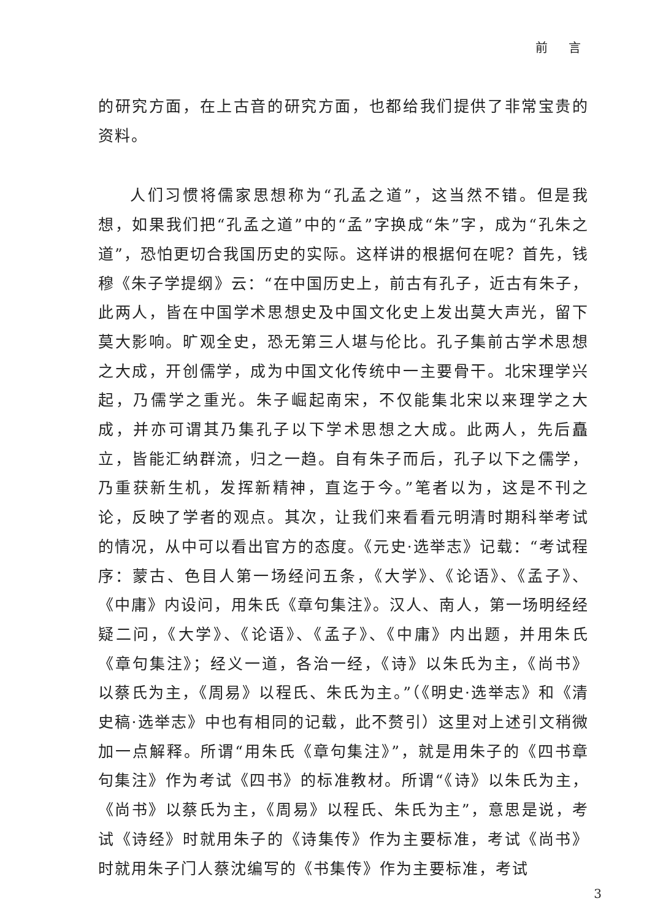前 言
的研究方面，在上古音的研究方面，也都给我们提供了非常宝贵的资料。
人们习惯将儒家思想称为“孔孟之道”，这当然不错。但是我想，如果我们把“孔孟之道”中的“孟”字换成“朱”字，成为“孔朱之道”，恐怕更切合我国历史的实际。这样讲的根据何在呢？首先，钱穆《朱子学提纲》云：“在中国历史上，前古有孔子，近古有朱子，此两人，皆在中国学术思想史及中国文化史上发出莫大声光，留下莫大影响。旷观全史，恐无第三人堪与伦比。孔子集前古学术思想之大成，开创儒学，成为中国文化传统中一主要骨干。北宋理学兴起，乃儒学之重光。朱子崛起南宋，不仅能集北宋以来理学之大成，并亦可谓其乃集孔子以下学术思想之大成。此两人，先后矗立，皆能汇纳群流，归之一趋。自有朱子而后，孔子以下之儒学，乃重获新生机，发挥新精神，直迄于今。”笔者以为，这是不刊之论，反映了学者的观点。其次，让我们来看看元明清时期科举考试的情况，从中可以看出官方的态度。《元史·选举志》记载：“考试程序：蒙古、色目人第一场经问五条，《大学》、《论语》、《孟子》、《中庸》内设问，用朱氏《章句集注》。汉人、南人，第一场明经经疑二问，《大学》、《论语》、《孟子》、《中庸》内出题，并用朱氏《章句集注》；经义一道，各治一经，《诗》以朱氏为主，《尚书》以蔡氏为主，《周易》以程氏、朱氏为主。”（《明史·选举志》和《清史稿·选举志》中也有相同的记载，此不赘引）这里对上述引文稍微加一点解释。所谓“用朱氏《章句集注》”，就是用朱子的《四书章句集注》作为考试《四书》的标准教材。所谓“《诗》以朱氏为主，《尚书》以蔡氏为主，《周易》以程氏、朱氏为主”，意思是说，考试《诗经》时就用朱子的《诗集传》作为主要标准，考试《尚书》时就用朱子门人蔡沈编写的《书集传》作为主要标准，考试
3